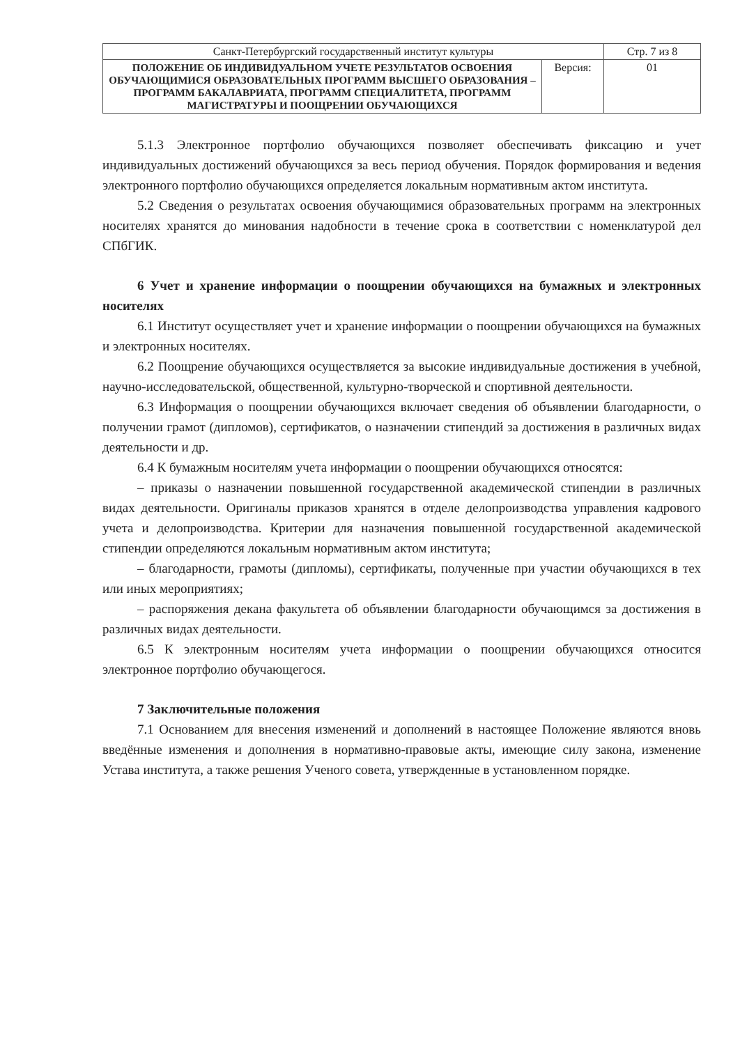| Санкт-Петербургский государственный институт культуры | | Стр. 7 из 8 |
| ПОЛОЖЕНИЕ ОБ ИНДИВИДУАЛЬНОМ УЧЕТЕ РЕЗУЛЬТАТОВ ОСВОЕНИЯ ОБУЧАЮЩИМИСЯ ОБРАЗОВАТЕЛЬНЫХ ПРОГРАММ ВЫСШЕГО ОБРАЗОВАНИЯ – ПРОГРАММ БАКАЛАВРИАТА, ПРОГРАММ СПЕЦИАЛИТЕТА, ПРОГРАММ МАГИСТРАТУРЫ И ПООЩРЕНИИ ОБУЧАЮЩИХСЯ | Версия: | 01 |
5.1.3 Электронное портфолио обучающихся позволяет обеспечивать фиксацию и учет индивидуальных достижений обучающихся за весь период обучения. Порядок формирования и ведения электронного портфолио обучающихся определяется локальным нормативным актом института.
5.2 Сведения о результатах освоения обучающимися образовательных программ на электронных носителях хранятся до минования надобности в течение срока в соответствии с номенклатурой дел СПбГИК.
6 Учет и хранение информации о поощрении обучающихся на бумажных и электронных носителях
6.1 Институт осуществляет учет и хранение информации о поощрении обучающихся на бумажных и электронных носителях.
6.2 Поощрение обучающихся осуществляется за высокие индивидуальные достижения в учебной, научно-исследовательской, общественной, культурно-творческой и спортивной деятельности.
6.3 Информация о поощрении обучающихся включает сведения об объявлении благодарности, о получении грамот (дипломов), сертификатов, о назначении стипендий за достижения в различных видах деятельности и др.
6.4 К бумажным носителям учета информации о поощрении обучающихся относятся:
– приказы о назначении повышенной государственной академической стипендии в различных видах деятельности. Оригиналы приказов хранятся в отделе делопроизводства управления кадрового учета и делопроизводства. Критерии для назначения повышенной государственной академической стипендии определяются локальным нормативным актом института;
– благодарности, грамоты (дипломы), сертификаты, полученные при участии обучающихся в тех или иных мероприятиях;
– распоряжения декана факультета об объявлении благодарности обучающимся за достижения в различных видах деятельности.
6.5 К электронным носителям учета информации о поощрении обучающихся относится электронное портфолио обучающегося.
7 Заключительные положения
7.1 Основанием для внесения изменений и дополнений в настоящее Положение являются вновь введённые изменения и дополнения в нормативно-правовые акты, имеющие силу закона, изменение Устава института, а также решения Ученого совета, утвержденные в установленном порядке.